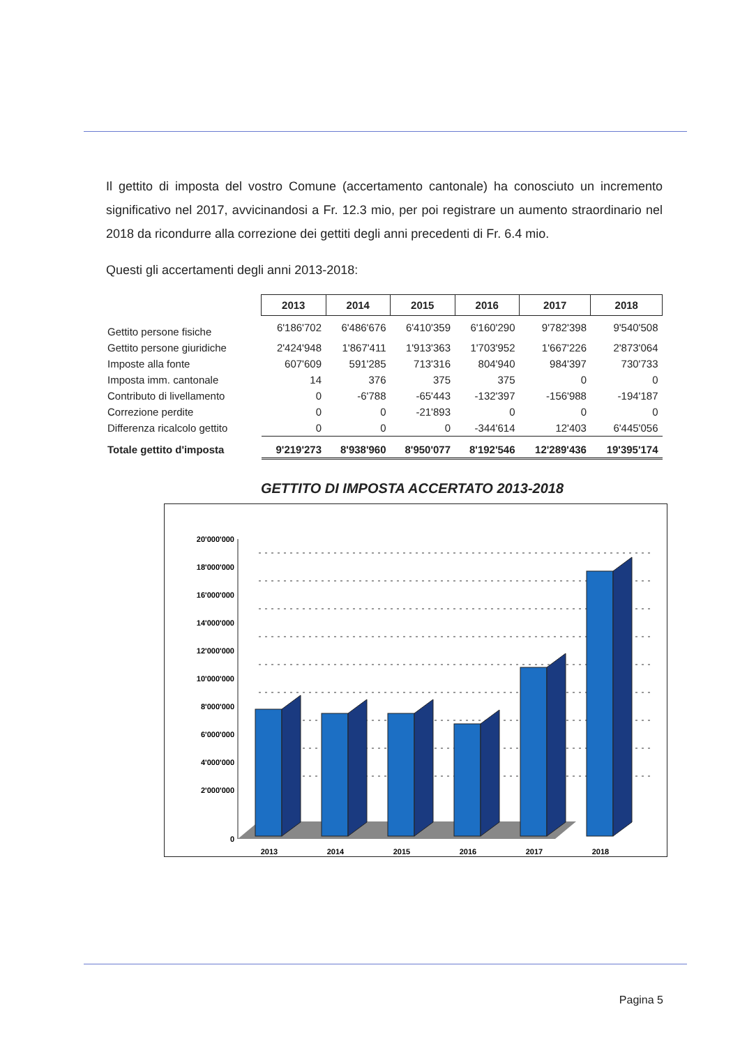Il gettito di imposta del vostro Comune (accertamento cantonale) ha conosciuto un incremento significativo nel 2017, avvicinandosi a Fr. 12.3 mio, per poi registrare un aumento straordinario nel 2018 da ricondurre alla correzione dei gettiti degli anni precedenti di Fr. 6.4 mio.
Questi gli accertamenti degli anni 2013-2018:
| | 2013 | 2014 | 2015 | 2016 | 2017 | 2018 |
| Gettito persone fisiche | 6'186'702 | 6'486'676 | 6'410'359 | 6'160'290 | 9'782'398 | 9'540'508 |
| Gettito persone giuridiche | 2'424'948 | 1'867'411 | 1'913'363 | 1'703'952 | 1'667'226 | 2'873'064 |
| Imposte alla fonte | 607'609 | 591'285 | 713'316 | 804'940 | 984'397 | 730'733 |
| Imposta imm. cantonale | 14 | 376 | 375 | 375 | 0 | 0 |
| Contributo di livellamento | 0 | -6'788 | -65'443 | -132'397 | -156'988 | -194'187 |
| Correzione perdite | 0 | 0 | -21'893 | 0 | 0 | 0 |
| Differenza ricalcolo gettito | 0 | 0 | 0 | -344'614 | 12'403 | 6'445'056 |
| Totale gettito d'imposta | 9'219'273 | 8'938'960 | 8'950'077 | 8'192'546 | 12'289'436 | 19'395'174 |
GETTITO DI IMPOSTA ACCERTATO 2013-2018
20'000'000
18'000'000
16'000'000
14'000'000
12'000'000
10'000'000
8'000'000
6'000'000
4'000'000
2'000'000
0
2013
2014
2015
2016
2017
2018
Pagina 5